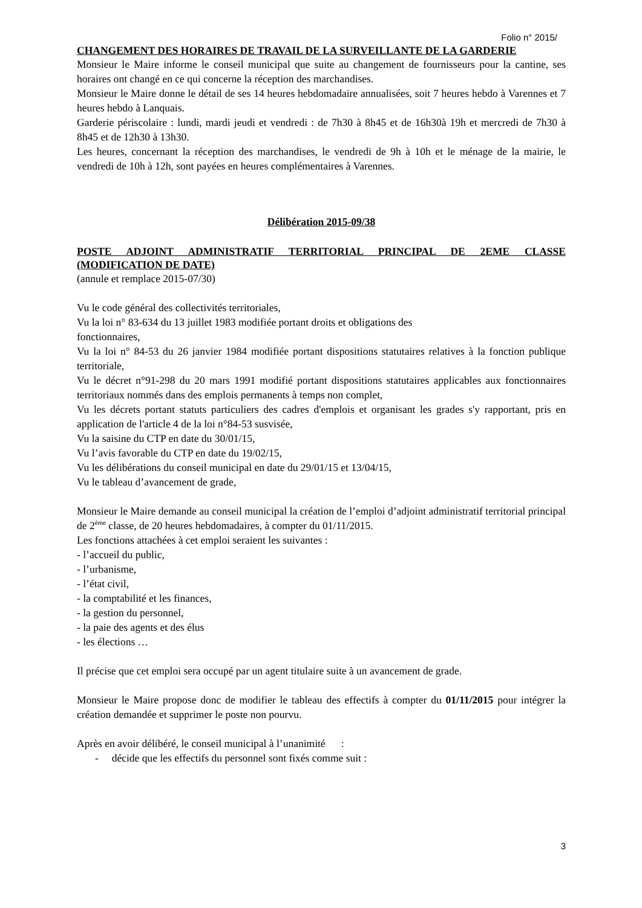Folio n° 2015/
CHANGEMENT DES HORAIRES DE TRAVAIL DE LA SURVEILLANTE DE LA GARDERIE
Monsieur le Maire informe le conseil municipal que suite au changement de fournisseurs pour la cantine, ses horaires ont changé en ce qui concerne la réception des marchandises.
Monsieur le Maire donne le détail de ses 14 heures hebdomadaire annualisées, soit 7 heures hebdo à Varennes et 7 heures hebdo à Lanquais.
Garderie périscolaire : lundi, mardi jeudi et vendredi : de 7h30 à 8h45 et de 16h30à 19h et mercredi de 7h30 à 8h45 et de 12h30 à 13h30.
Les heures, concernant la réception des marchandises, le vendredi de 9h à 10h et le ménage de la mairie, le vendredi de 10h à 12h, sont payées en heures complémentaires à Varennes.
Délibération 2015-09/38
POSTE ADJOINT ADMINISTRATIF TERRITORIAL PRINCIPAL DE 2EME CLASSE (MODIFICATION DE DATE)
(annule et remplace 2015-07/30)
Vu le code général des collectivités territoriales,
Vu la loi n° 83-634 du 13 juillet 1983 modifiée portant droits et obligations des
fonctionnaires,
Vu la loi n° 84-53 du 26 janvier 1984 modifiée portant dispositions statutaires relatives à la fonction publique territoriale,
Vu le décret n°91-298 du 20 mars 1991 modifié portant dispositions statutaires applicables aux fonctionnaires territoriaux nommés dans des emplois permanents à temps non complet,
Vu les décrets portant statuts particuliers des cadres d'emplois et organisant les grades s'y rapportant, pris en application de l'article 4 de la loi n°84-53 susvisée,
Vu la saisine du CTP en date du 30/01/15,
Vu l’avis favorable du CTP en date du 19/02/15,
Vu les délibérations du conseil municipal en date du 29/01/15 et 13/04/15,
Vu le tableau d’avancement de grade,
Monsieur le Maire demande au conseil municipal la création de l’emploi d’adjoint administratif territorial principal de 2<sup>ème</sup> classe, de 20 heures hebdomadaires, à compter du 01/11/2015.
Les fonctions attachées à cet emploi seraient les suivantes :
- l’accueil du public,
- l’urbanisme,
- l’état civil,
- la comptabilité et les finances,
- la gestion du personnel,
- la paie des agents et des élus
- les élections …
Il précise que cet emploi sera occupé par un agent titulaire suite à un avancement de grade.
Monsieur le Maire propose donc de modifier le tableau des effectifs à compter du 01/11/2015 pour intégrer la création demandée et supprimer le poste non pourvu.
Après en avoir délibéré, le conseil municipal à l’unanimité :
- décide que les effectifs du personnel sont fixés comme suit :
3